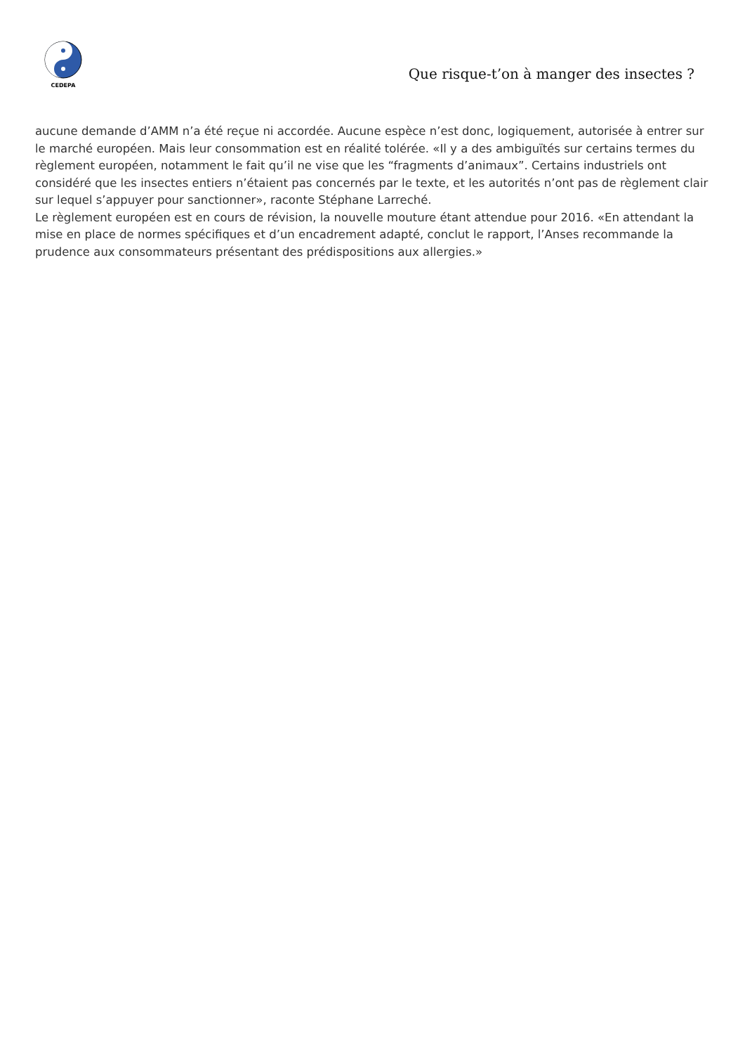CEDEPA
Que risque-t’on à manger des insectes ?
aucune demande d’AMM n’a été reçue ni accordée. Aucune espèce n’est donc, logiquement, autorisée à entrer sur le marché européen. Mais leur consommation est en réalité tolérée. «Il y a des ambiguïtés sur certains termes du règlement européen, notamment le fait qu’il ne vise que les “fragments d’animaux”. Certains industriels ont considéré que les insectes entiers n’étaient pas concernés par le texte, et les autorités n’ont pas de règlement clair sur lequel s’appuyer pour sanctionner», raconte Stéphane Larreché.
Le règlement européen est en cours de révision, la nouvelle mouture étant attendue pour 2016. «En attendant la mise en place de normes spécifiques et d’un encadrement adapté, conclut le rapport, l’Anses recommande la prudence aux consommateurs présentant des prédispositions aux allergies.»